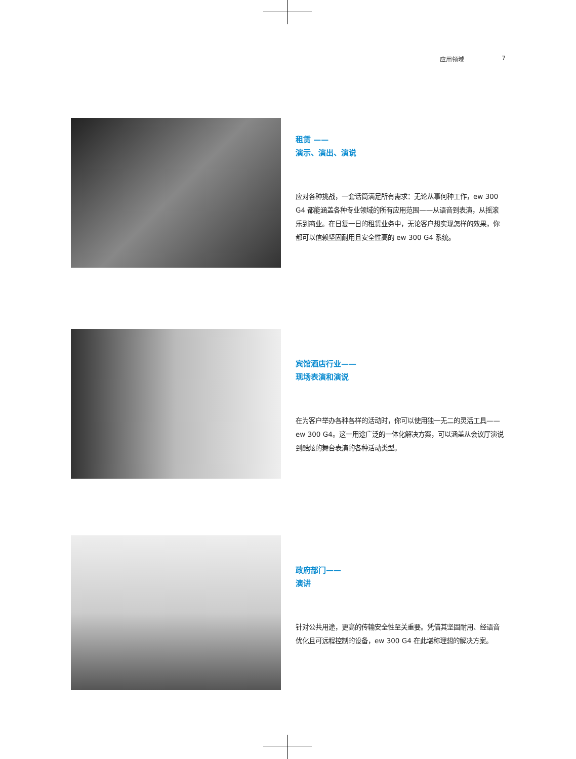应用领域 7
租赁 ——
演示、演出、演说
应对各种挑战，一套话筒满足所有需求：无论从事何种工作，ew 300 G4 都能涵盖各种专业领域的所有应用范围——从语音到表演，从摇滚乐到商业。在日复一日的租赁业务中，无论客户想实现怎样的效果，你都可以信赖坚固耐用且安全性高的 ew 300 G4 系统。
宾馆酒店行业——
现场表演和演说
在为客户举办各种各样的活动时，你可以使用独一无二的灵活工具——ew 300 G4。这一用途广泛的一体化解决方案，可以涵盖从会议厅演说到酷炫的舞台表演的各种活动类型。
政府部门——
演讲
针对公共用途，更高的传输安全性至关重要。凭借其坚固耐用、经语音优化且可远程控制的设备，ew 300 G4 在此堪称理想的解决方案。